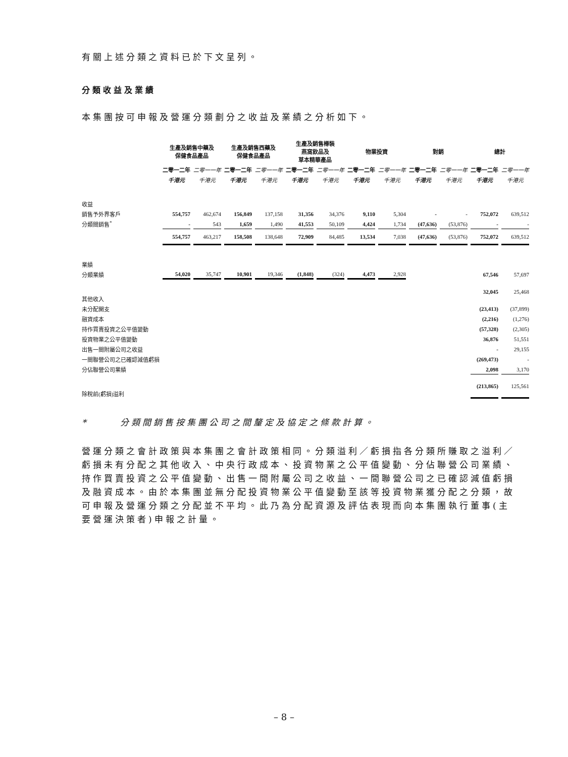有關上述分類之資料已於下文呈列。
分類收益及業績
本集團按可申報及營運分類劃分之收益及業績之分析如下。
| | 生產及銷售中藥及 保健食品產品 | | 生產及銷售西藥及 保健食品產品 | | 生產及銷售樽裝 燕窩飲品及 草本精華產品 | | 物業投資 | | 對銷 | | 總計 | |
| | 二零一二年 | 二零一一年 | 二零一二年 | 二零一一年 | 二零一二年 | 二零一一年 | 二零一二年 | 二零一一年 | 二零一二年 | 二零一一年 | 二零一二年 | 二零一一年 |
| | 千港元 | 千港元 | 千港元 | 千港元 | 千港元 | 千港元 | 千港元 | 千港元 | 千港元 | 千港元 | 千港元 | 千港元 |
| 收益 | | | | | | | | | | | | |
| 銷售予外界客戶 | 554,757 | 462,674 | 156,849 | 137,158 | 31,356 | 34,376 | 9,110 | 5,304 | - | - | 752,072 | 639,512 |
| 分類間銷售<sup>*</sup> | - | 543 | 1,659 | 1,490 | 41,553 | 50,109 | 4,424 | 1,734 | (47,636) | (53,876) | - | - |
| | 554,757 | 463,217 | 158,508 | 138,648 | 72,909 | 84,485 | 13,534 | 7,038 | (47,636) | (53,876) | 752,072 | 639,512 |
| 業績 | | | | | | | | | | | | |
| 分類業績 | 54,020 | 35,747 | 10,901 | 19,346 | (1,848) | (324) | 4,473 | 2,928 | | | 67,546 | 57,697 |
| 其他收入 | | | | | | | | | | | 32,045 | 25,468 |
| 未分配開支 | | | | | | | | | | | (23,413) | (37,899) |
| 融資成本 | | | | | | | | | | | (2,216) | (1,276) |
| 持作買賣投資之公平值變動 | | | | | | | | | | | (57,328) | (2,305) |
| 投資物業之公平值變動 | | | | | | | | | | | 36,876 | 51,551 |
| 出售一間附屬公司之收益 | | | | | | | | | | | - | 29,155 |
| 一間聯營公司之已確認減值虧損 | | | | | | | | | | | (269,473) | - |
| 分佔聯營公司業績 | | | | | | | | | | | 2,098 | 3,170 |
| 除稅前(虧損)溢利 | | | | | | | | | | | (213,865) | 125,561 |
* 分類間銷售按集團公司之間釐定及協定之條款計算。
營運分類之會計政策與本集團之會計政策相同。分類溢利／虧損指各分類所賺取之溢利／虧損未有分配之其他收入、中央行政成本、投資物業之公平值變動、分佔聯營公司業績、持作買賣投資之公平值變動、出售一間附屬公司之收益、一間聯營公司之已確認減值虧損及融資成本。由於本集團並無分配投資物業公平值變動至該等投資物業獲分配之分類，故可申報及營運分類之分配並不平均。此乃為分配資源及評估表現而向本集團執行董事(主要營運決策者)申報之計量。
– 8 –